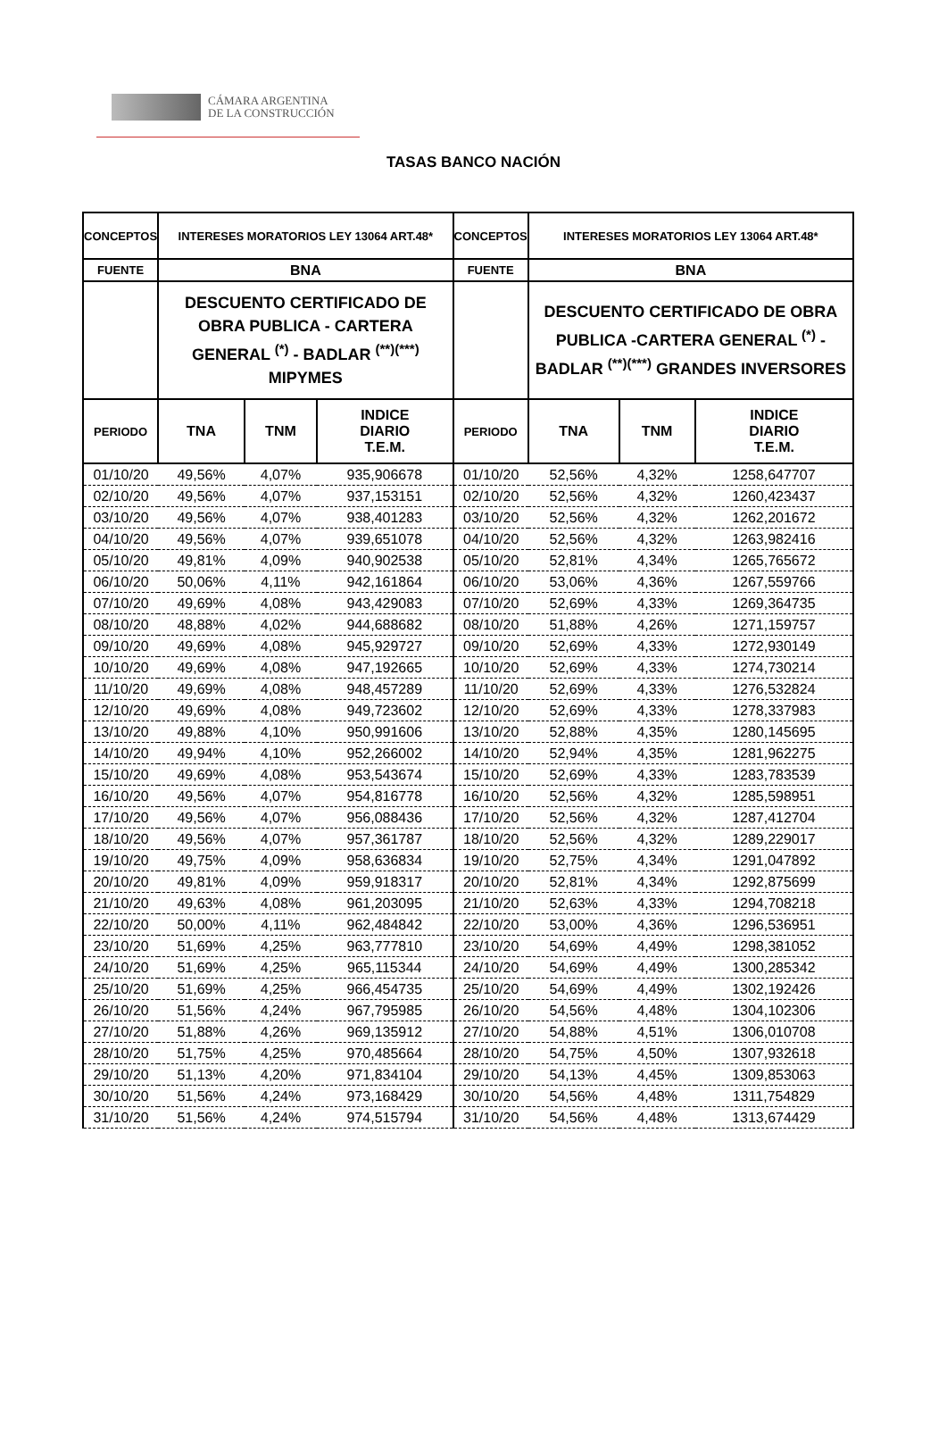CÁMARA ARGENTINA
DE LA CONSTRUCCIÓN
TASAS BANCO NACIÓN
| CONCEPTOS | INTERESES MORATORIOS LEY 13064 ART.48* | | | CONCEPTOS | INTERESES MORATORIOS LEY 13064 ART.48* | | |
| --- | --- | --- | --- | --- | --- | --- | --- |
| FUENTE | BNA | | | FUENTE | BNA | | |
| | DESCUENTO CERTIFICADO DE OBRA PUBLICA - CARTERA GENERAL <sup>(*)</sup> - BADLAR <sup>(**)(***)</sup> MIPYMES | | | | DESCUENTO CERTIFICADO DE OBRA PUBLICA -CARTERA GENERAL <sup>(*)</sup> - BADLAR <sup>(**)(***)</sup> GRANDES INVERSORES | | |
| PERIODO | TNA | TNM | INDICE DIARIO T.E.M. | PERIODO | TNA | TNM | INDICE DIARIO T.E.M. |
| 01/10/20 | 49,56% | 4,07% | 935,906678 | 01/10/20 | 52,56% | 4,32% | 1258,647707 |
| 02/10/20 | 49,56% | 4,07% | 937,153151 | 02/10/20 | 52,56% | 4,32% | 1260,423437 |
| 03/10/20 | 49,56% | 4,07% | 938,401283 | 03/10/20 | 52,56% | 4,32% | 1262,201672 |
| 04/10/20 | 49,56% | 4,07% | 939,651078 | 04/10/20 | 52,56% | 4,32% | 1263,982416 |
| 05/10/20 | 49,81% | 4,09% | 940,902538 | 05/10/20 | 52,81% | 4,34% | 1265,765672 |
| 06/10/20 | 50,06% | 4,11% | 942,161864 | 06/10/20 | 53,06% | 4,36% | 1267,559766 |
| 07/10/20 | 49,69% | 4,08% | 943,429083 | 07/10/20 | 52,69% | 4,33% | 1269,364735 |
| 08/10/20 | 48,88% | 4,02% | 944,688682 | 08/10/20 | 51,88% | 4,26% | 1271,159757 |
| 09/10/20 | 49,69% | 4,08% | 945,929727 | 09/10/20 | 52,69% | 4,33% | 1272,930149 |
| 10/10/20 | 49,69% | 4,08% | 947,192665 | 10/10/20 | 52,69% | 4,33% | 1274,730214 |
| 11/10/20 | 49,69% | 4,08% | 948,457289 | 11/10/20 | 52,69% | 4,33% | 1276,532824 |
| 12/10/20 | 49,69% | 4,08% | 949,723602 | 12/10/20 | 52,69% | 4,33% | 1278,337983 |
| 13/10/20 | 49,88% | 4,10% | 950,991606 | 13/10/20 | 52,88% | 4,35% | 1280,145695 |
| 14/10/20 | 49,94% | 4,10% | 952,266002 | 14/10/20 | 52,94% | 4,35% | 1281,962275 |
| 15/10/20 | 49,69% | 4,08% | 953,543674 | 15/10/20 | 52,69% | 4,33% | 1283,783539 |
| 16/10/20 | 49,56% | 4,07% | 954,816778 | 16/10/20 | 52,56% | 4,32% | 1285,598951 |
| 17/10/20 | 49,56% | 4,07% | 956,088436 | 17/10/20 | 52,56% | 4,32% | 1287,412704 |
| 18/10/20 | 49,56% | 4,07% | 957,361787 | 18/10/20 | 52,56% | 4,32% | 1289,229017 |
| 19/10/20 | 49,75% | 4,09% | 958,636834 | 19/10/20 | 52,75% | 4,34% | 1291,047892 |
| 20/10/20 | 49,81% | 4,09% | 959,918317 | 20/10/20 | 52,81% | 4,34% | 1292,875699 |
| 21/10/20 | 49,63% | 4,08% | 961,203095 | 21/10/20 | 52,63% | 4,33% | 1294,708218 |
| 22/10/20 | 50,00% | 4,11% | 962,484842 | 22/10/20 | 53,00% | 4,36% | 1296,536951 |
| 23/10/20 | 51,69% | 4,25% | 963,777810 | 23/10/20 | 54,69% | 4,49% | 1298,381052 |
| 24/10/20 | 51,69% | 4,25% | 965,115344 | 24/10/20 | 54,69% | 4,49% | 1300,285342 |
| 25/10/20 | 51,69% | 4,25% | 966,454735 | 25/10/20 | 54,69% | 4,49% | 1302,192426 |
| 26/10/20 | 51,56% | 4,24% | 967,795985 | 26/10/20 | 54,56% | 4,48% | 1304,102306 |
| 27/10/20 | 51,88% | 4,26% | 969,135912 | 27/10/20 | 54,88% | 4,51% | 1306,010708 |
| 28/10/20 | 51,75% | 4,25% | 970,485664 | 28/10/20 | 54,75% | 4,50% | 1307,932618 |
| 29/10/20 | 51,13% | 4,20% | 971,834104 | 29/10/20 | 54,13% | 4,45% | 1309,853063 |
| 30/10/20 | 51,56% | 4,24% | 973,168429 | 30/10/20 | 54,56% | 4,48% | 1311,754829 |
| 31/10/20 | 51,56% | 4,24% | 974,515794 | 31/10/20 | 54,56% | 4,48% | 1313,674429 |